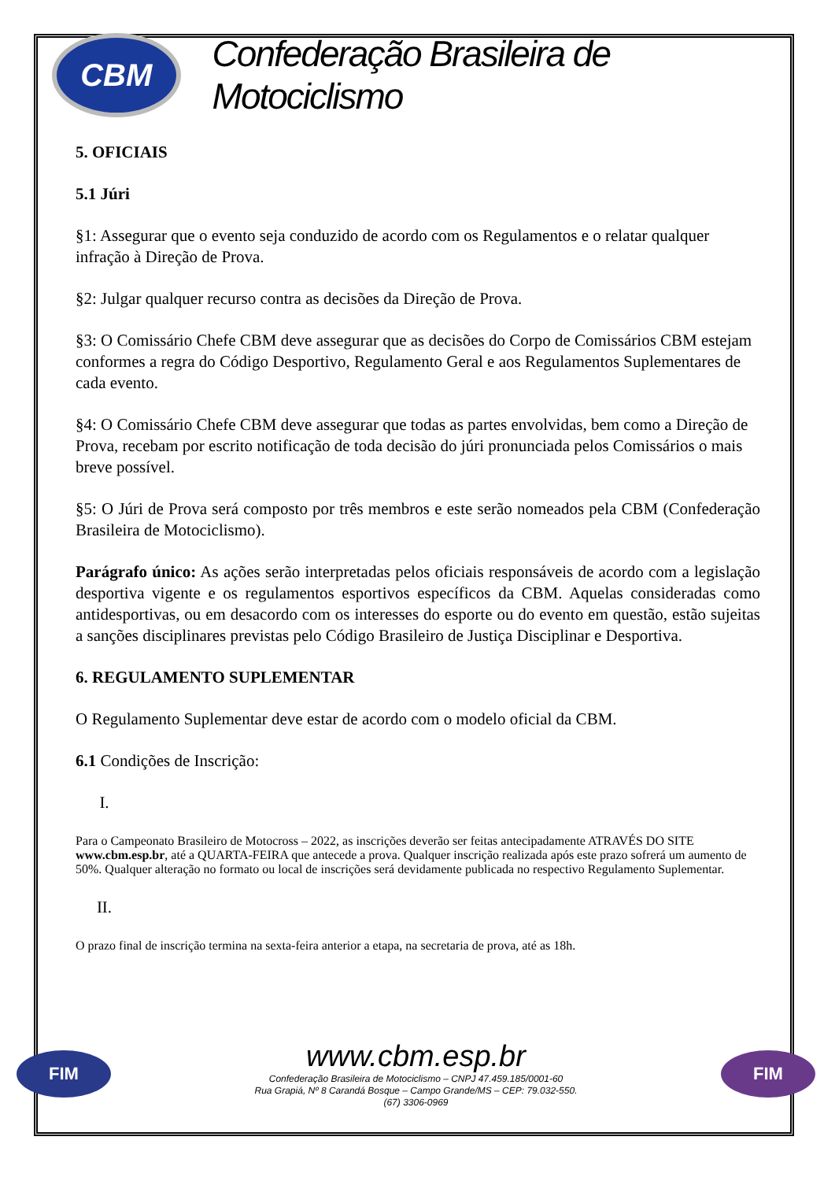CBM
Confederação Brasileira de Motociclismo
5. OFICIAIS
5.1 Júri
§1: Assegurar que o evento seja conduzido de acordo com os Regulamentos e o relatar qualquer infração à Direção de Prova.
§2: Julgar qualquer recurso contra as decisões da Direção de Prova.
§3: O Comissário Chefe CBM deve assegurar que as decisões do Corpo de Comissários CBM estejam conformes a regra do Código Desportivo, Regulamento Geral e aos Regulamentos Suplementares de cada evento.
§4: O Comissário Chefe CBM deve assegurar que todas as partes envolvidas, bem como a Direção de Prova, recebam por escrito notificação de toda decisão do júri pronunciada pelos Comissários o mais breve possível.
§5: O Júri de Prova será composto por três membros e este serão nomeados pela CBM (Confederação Brasileira de Motociclismo).
Parágrafo único: As ações serão interpretadas pelos oficiais responsáveis de acordo com a legislação desportiva vigente e os regulamentos esportivos específicos da CBM. Aquelas consideradas como antidesportivas, ou em desacordo com os interesses do esporte ou do evento em questão, estão sujeitas a sanções disciplinares previstas pelo Código Brasileiro de Justiça Disciplinar e Desportiva.
6. REGULAMENTO SUPLEMENTAR
O Regulamento Suplementar deve estar de acordo com o modelo oficial da CBM.
6.1 Condições de Inscrição:
I.
Para o Campeonato Brasileiro de Motocross – 2022, as inscrições deverão ser feitas antecipadamente ATRAVÉS DO SITE www.cbm.esp.br, até a QUARTA-FEIRA que antecede a prova. Qualquer inscrição realizada após este prazo sofrerá um aumento de 50%. Qualquer alteração no formato ou local de inscrições será devidamente publicada no respectivo Regulamento Suplementar.
II.
O prazo final de inscrição termina na sexta-feira anterior a etapa, na secretaria de prova, até as 18h.
FIM
www.cbm.esp.br
Confederação Brasileira de Motociclismo – CNPJ 47.459.185/0001-60
Rua Grapiá, Nº 8 Carandá Bosque – Campo Grande/MS – CEP: 79.032-550.
(67) 3306-0969
FIM